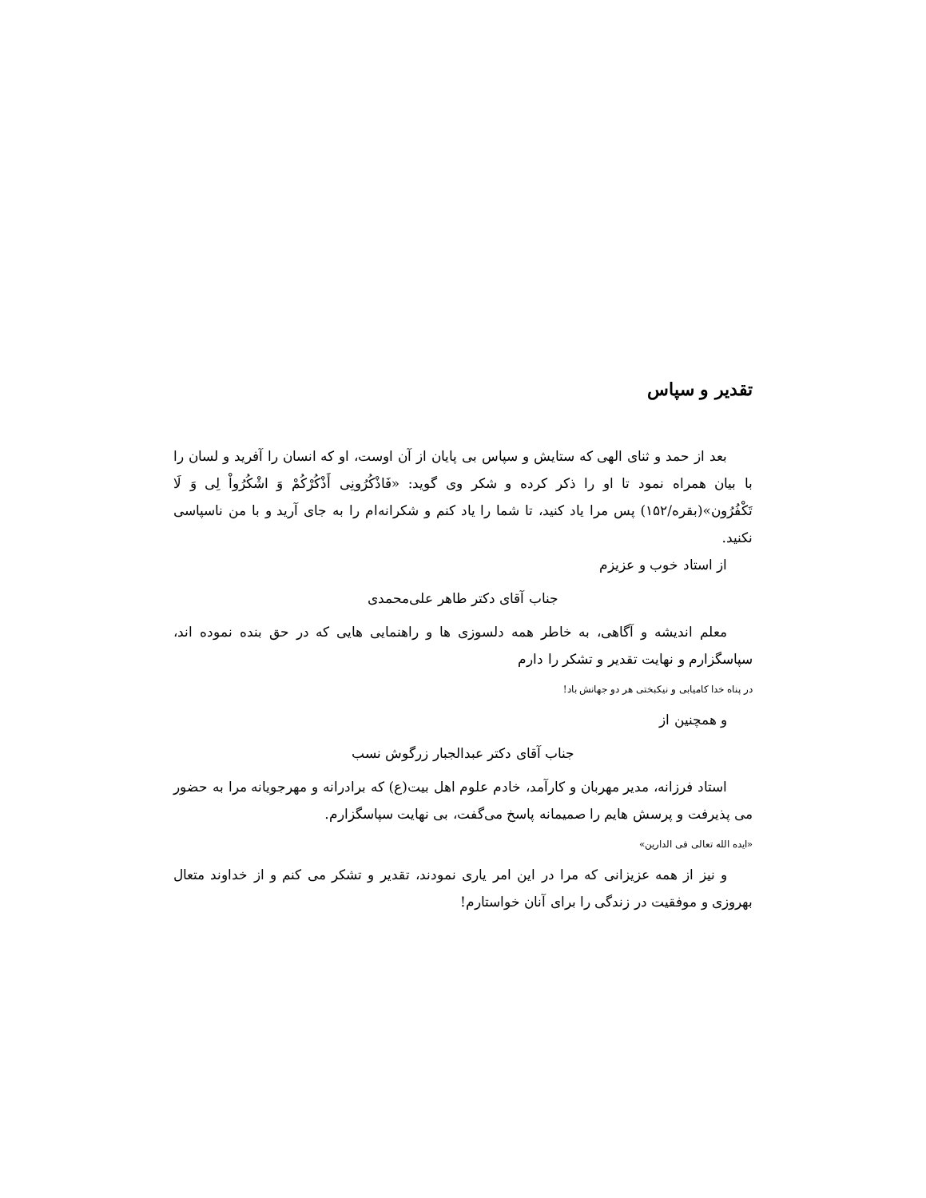تقدیر و سپاس
بعد از حمد و ثنای الهی که ستایش و سپاس بی پایان از آن اوست، او که انسان را آفرید و لسان را با بیان همراه نمود تا او را ذکر کرده و شکر وی گوید: «فَاذْكُرُونِی أَذْكُرْكُمْ وَ اشْكُرُواْ لِی وَ لَا تَكْفُرُون»(بقره/۱۵۲) پس مرا یاد کنید، تا شما را یاد کنم و شکرانه‌ام را به جای آرید و با من ناسپاسی نکنید.
از استاد خوب و عزیزم
جناب آقای دکتر طاهر علی‌محمدی
معلم اندیشه و آگاهی، به خاطر همه دلسوزی ها و راهنمایی هایی که در حق بنده نموده اند، سپاسگزارم و نهایت تقدیر و تشکر را دارم
در پناه خدا کامیابی و نیکبختی هر دو جهانش باد!
و همچنین از
جناب آقای دکتر عبدالجبار زرگوش نسب
استاد فرزانه، مدیر مهربان و کارآمد، خادم علوم اهل بیت(ع) که برادرانه و مهرجویانه مرا به حضور می پذیرفت و پرسش هایم را صمیمانه پاسخ می‌گفت، بی نهایت سپاسگزارم.
«ایده الله تعالی فی الدارین»
و نیز از همه عزیزانی که مرا در این امر یاری نمودند، تقدیر و تشکر می کنم و از خداوند متعال بهروزی و موفقیت در زندگی را برای آنان خواستارم!